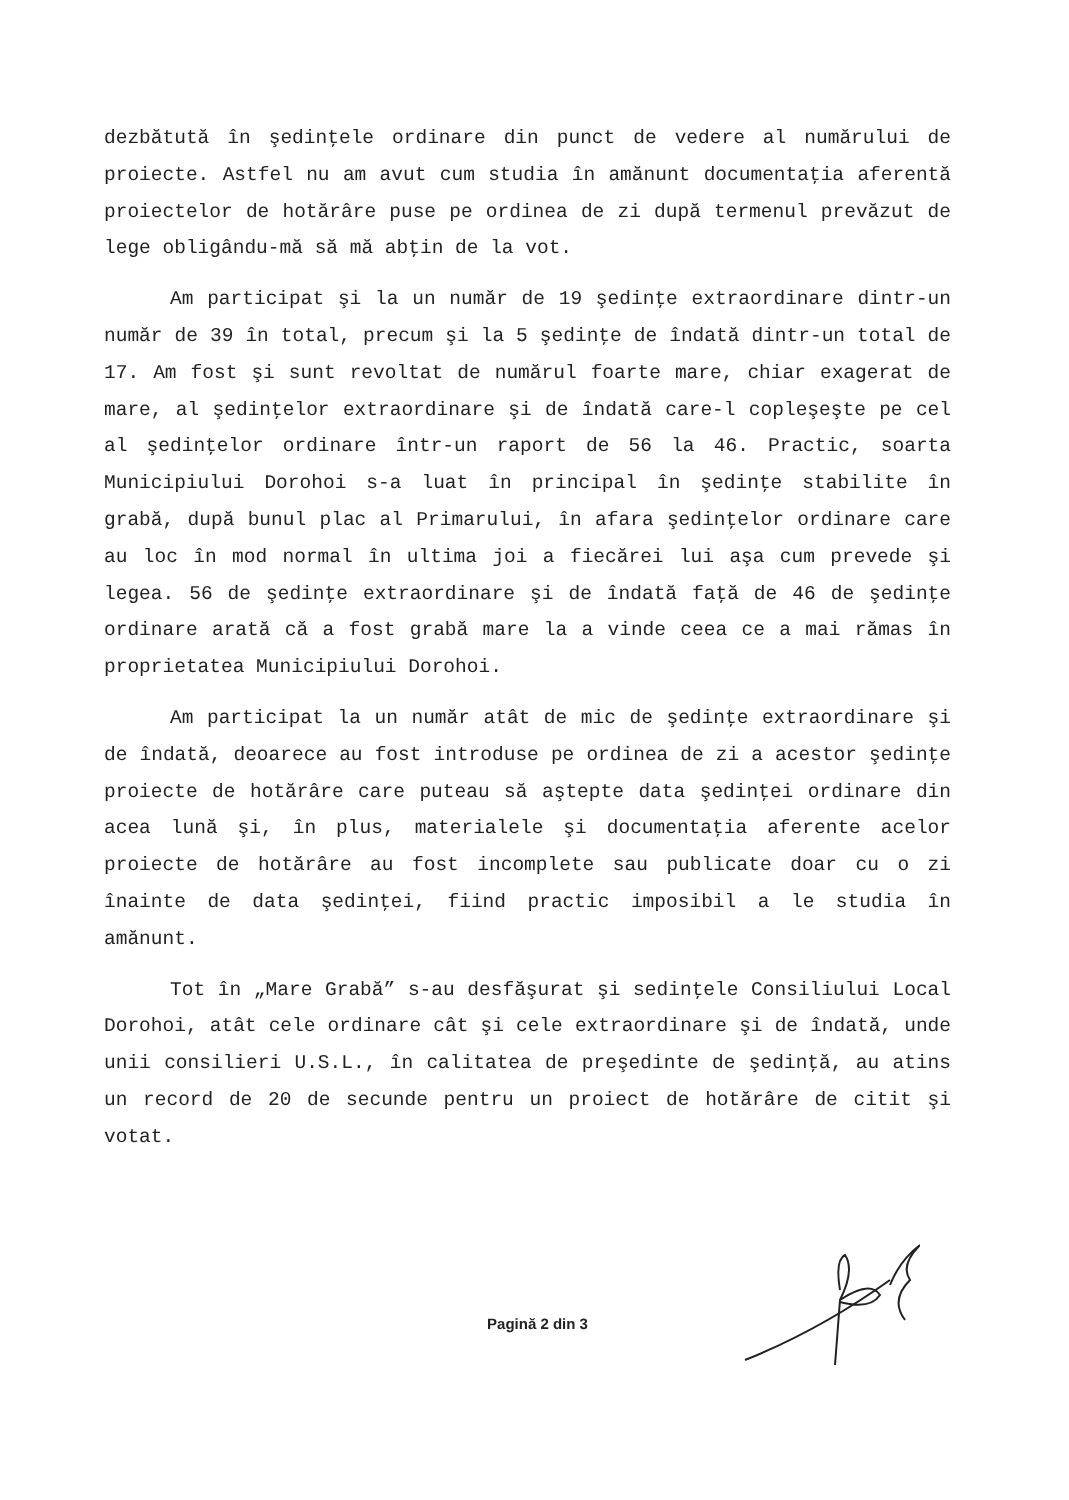dezbătută în şedinţele ordinare din punct de vedere al numărului de proiecte. Astfel nu am avut cum studia în amănunt documentaţia aferentă proiectelor de hotărâre puse pe ordinea de zi după termenul prevăzut de lege obligându-mă să mă abţin de la vot.
Am participat şi la un număr de 19 şedinţe extraordinare dintr-un număr de 39 în total, precum şi la 5 şedinţe de îndată dintr-un total de 17. Am fost şi sunt revoltat de numărul foarte mare, chiar exagerat de mare, al şedinţelor extraordinare şi de îndată care-l copleşeşte pe cel al şedinţelor ordinare într-un raport de 56 la 46. Practic, soarta Municipiului Dorohoi s-a luat în principal în şedinţe stabilite în grabă, după bunul plac al Primarului, în afara şedinţelor ordinare care au loc în mod normal în ultima joi a fiecărei lui aşa cum prevede şi legea. 56 de şedinţe extraordinare şi de îndată faţă de 46 de şedinţe ordinare arată că a fost grabă mare la a vinde ceea ce a mai rămas în proprietatea Municipiului Dorohoi.
Am participat la un număr atât de mic de şedinţe extraordinare şi de îndată, deoarece au fost introduse pe ordinea de zi a acestor şedinţe proiecte de hotărâre care puteau să aştepte data şedinţei ordinare din acea lună şi, în plus, materialele şi documentaţia aferente acelor proiecte de hotărâre au fost incomplete sau publicate doar cu o zi înainte de data şedinţei, fiind practic imposibil a le studia în amănunt.
Tot în „Mare Grabă” s-au desfăşurat şi sedinţele Consiliului Local Dorohoi, atât cele ordinare cât şi cele extraordinare şi de îndată, unde unii consilieri U.S.L., în calitatea de preşedinte de şedinţă, au atins un record de 20 de secunde pentru un proiect de hotărâre de citit şi votat.
Pagină 2 din 3